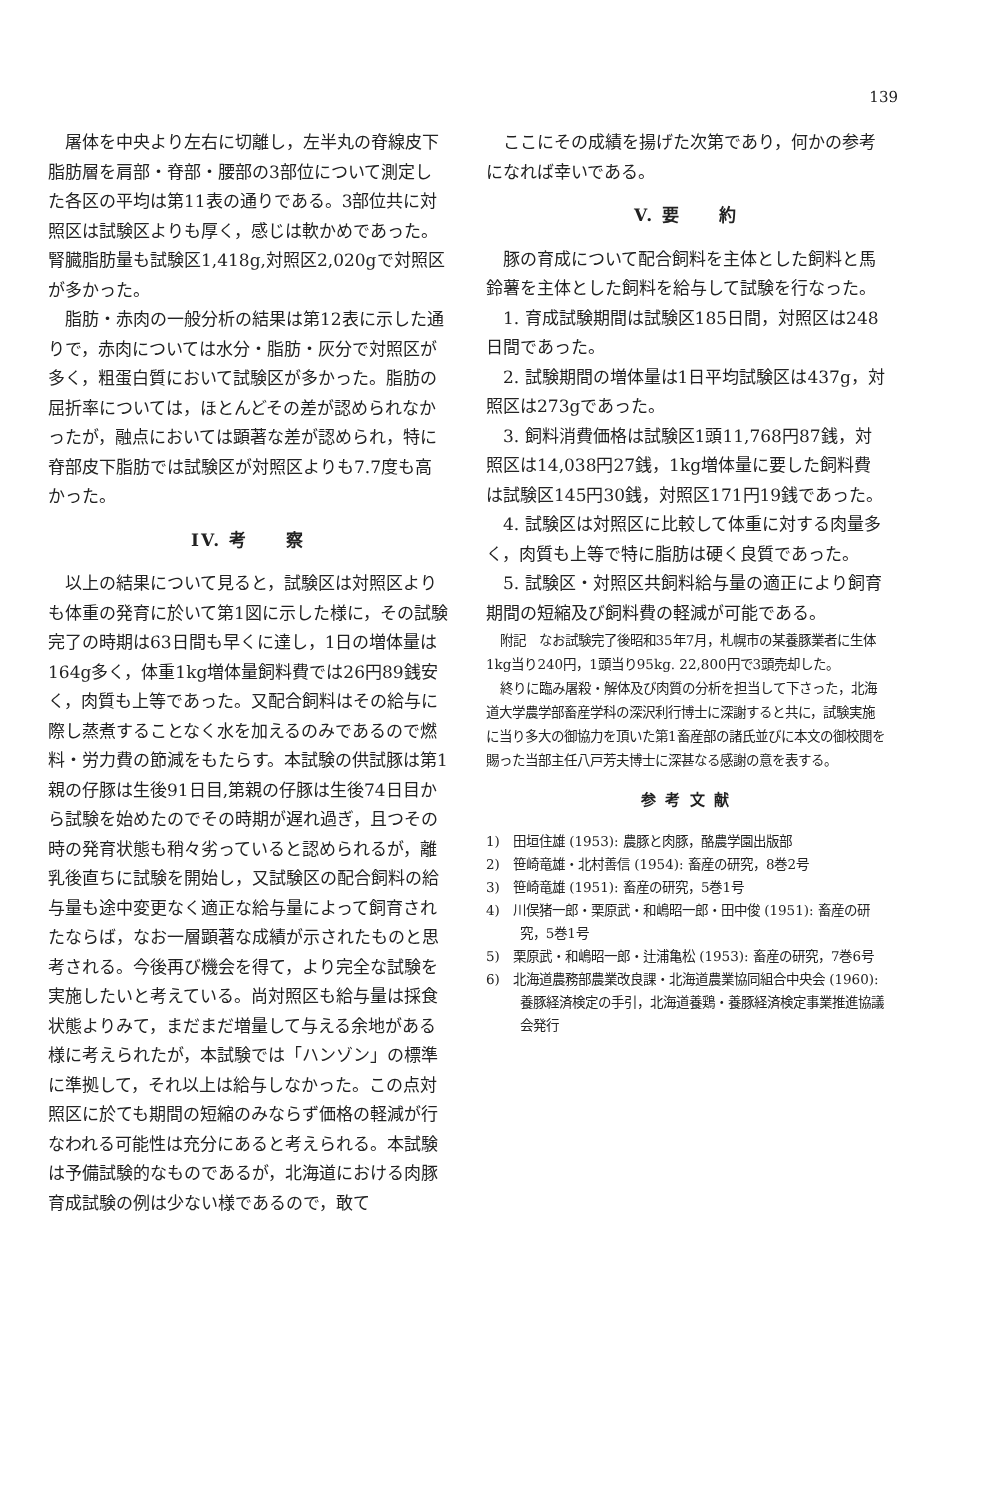139
屠体を中央より左右に切離し，左半丸の脊線皮下脂肪層を肩部・脊部・腰部の3部位について測定した各区の平均は第11表の通りである。3部位共に対照区は試験区よりも厚く，感じは軟かめであった。腎臓脂肪量も試験区1,418g,対照区2,020gで対照区が多かった。
脂肪・赤肉の一般分析の結果は第12表に示した通りで，赤肉については水分・脂肪・灰分で対照区が多く，粗蛋白質において試験区が多かった。脂肪の屈折率については，ほとんどその差が認められなかったが，融点においては顕著な差が認められ，特に脊部皮下脂肪では試験区が対照区よりも7.7度も高かった。
IV. 考　　察
以上の結果について見ると，試験区は対照区よりも体重の発育に於いて第1図に示した様に，その試験完了の時期は63日間も早くに達し，1日の増体量は164g多く，体重1kg増体量飼料費では26円89銭安く，肉質も上等であった。又配合飼料はその給与に際し蒸煮することなく水を加えるのみであるので燃料・労力費の節減をもたらす。本試験の供試豚は第1親の仔豚は生後91日目,第親の仔豚は生後74日目から試験を始めたのでその時期が遅れ過ぎ，且つその時の発育状態も稍々劣っていると認められるが，離乳後直ちに試験を開始し，又試験区の配合飼料の給与量も途中変更なく適正な給与量によって飼育されたならば，なお一層顕著な成績が示されたものと思考される。今後再び機会を得て，より完全な試験を実施したいと考えている。尚対照区も給与量は採食状態よりみて，まだまだ増量して与える余地がある様に考えられたが，本試験では「ハンゾン」の標準に準拠して，それ以上は給与しなかった。この点対照区に於ても期間の短縮のみならず価格の軽減が行なわれる可能性は充分にあると考えられる。本試験は予備試験的なものであるが，北海道における肉豚育成試験の例は少ない様であるので，敢て
ここにその成績を揚げた次第であり，何かの参考になれば幸いである。
V. 要　　約
豚の育成について配合飼料を主体とした飼料と馬鈴薯を主体とした飼料を給与して試験を行なった。
1. 育成試験期間は試験区185日間，対照区は248日間であった。
2. 試験期間の増体量は1日平均試験区は437g，対照区は273gであった。
3. 飼料消費価格は試験区1頭11,768円87銭，対照区は14,038円27銭，1kg増体量に要した飼料費は試験区145円30銭，対照区171円19銭であった。
4. 試験区は対照区に比較して体重に対する肉量多く，肉質も上等で特に脂肪は硬く良質であった。
5. 試験区・対照区共飼料給与量の適正により飼育期間の短縮及び飼料費の軽減が可能である。
附記　なお試験完了後昭和35年7月，札幌市の某養豚業者に生体1kg当り240円，1頭当り95kg. 22,800円で3頭売却した。
終りに臨み屠殺・解体及び肉質の分析を担当して下さった，北海道大学農学部畜産学科の深沢利行博士に深謝すると共に，試験実施に当り多大の御協力を頂いた第1畜産部の諸氏並びに本文の御校閲を賜った当部主任八戸芳夫博士に深甚なる感謝の意を表する。
参 考 文 献
1)　田垣住雄 (1953): 農豚と肉豚，酪農学園出版部
2)　笹崎竜雄・北村善信 (1954): 畜産の研究，8巻2号
3)　笹崎竜雄 (1951): 畜産の研究，5巻1号
4)　川俣猪一郎・栗原武・和嶋昭一郎・田中俊 (1951): 畜産の研究，5巻1号
5)　栗原武・和嶋昭一郎・辻浦亀松 (1953): 畜産の研究，7巻6号
6)　北海道農務部農業改良課・北海道農業協同組合中央会 (1960): 養豚経済検定の手引，北海道養鶏・養豚経済検定事業推進協議会発行